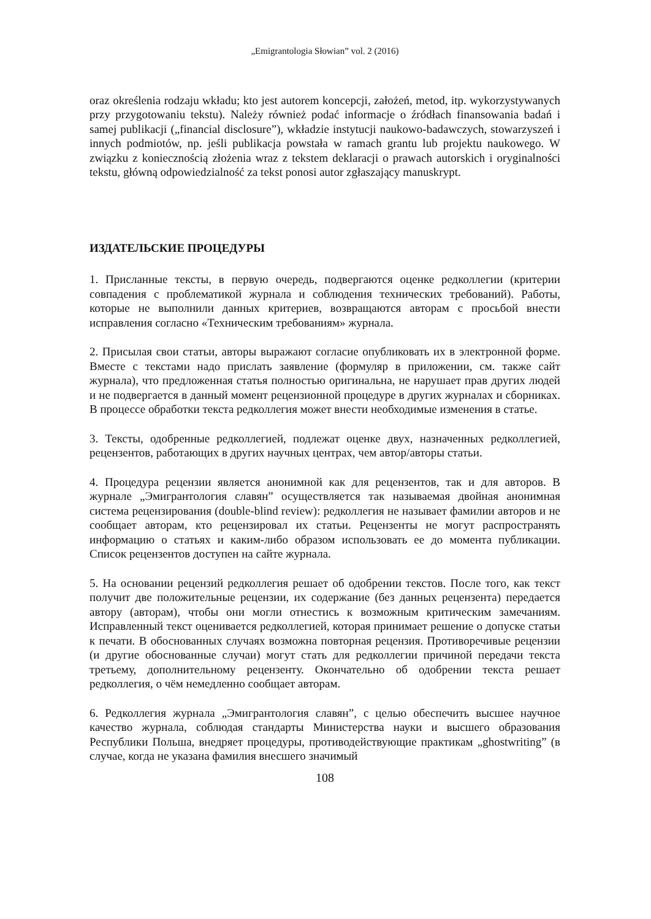„Emigrantologia Słowian” vol. 2 (2016)
oraz określenia rodzaju wkładu; kto jest autorem koncepcji, założeń, metod, itp. wykorzystywanych przy przygotowaniu tekstu). Należy również podać informacje o źródłach finansowania badań i samej publikacji („financial disclosure”), wkładzie instytucji naukowo-badawczych, stowarzyszeń i innych podmiotów, np. jeśli publikacja powstała w ramach grantu lub projektu naukowego. W związku z koniecznością złożenia wraz z tekstem deklaracji o prawach autorskich i oryginalności tekstu, główną odpowiedzialność za tekst ponosi autor zgłaszający manuskrypt.
ИЗДАТЕЛЬСКИЕ ПРОЦЕДУРЫ
1. Присланные тексты, в первую очередь, подвергаются оценке редколлегии (критерии совпадения с проблематикой журнала и соблюдения технических требований). Работы, которые не выполнили данных критериев, возвращаются авторам с просьбой внести исправления согласно «Техническим требованиям» журнала.
2. Присылая свои статьи, авторы выражают согласие опубликовать их в электронной форме. Вместе с текстами надо прислать заявление (формуляр в приложении, см. также сайт журнала), что предложенная статья полностью оригинальна, не нарушает прав других людей и не подвергается в данный момент рецензионной процедуре в других журналах и сборниках. В процессе обработки текста редколлегия может внести необходимые изменения в статье.
3. Тексты, одобренные редколлегией, подлежат оценке двух, назначенных редколлегией, рецензентов, работающих в других научных центрах, чем автор/авторы статьи.
4. Процедура рецензии является анонимной как для рецензентов, так и для авторов. В журнале „Эмигрантология славян” осуществляется так называемая двойная анонимная система рецензирования (double-blind review): редколлегия не называет фамилии авторов и не сообщает авторам, кто рецензировал их статьи. Рецензенты не могут распространять информацию о статьях и каким-либо образом использовать ее до момента публикации. Список рецензентов доступен на сайте журнала.
5. На основании рецензий редколлегия решает об одобрении текстов. После того, как текст получит две положительные рецензии, их содержание (без данных рецензента) передается автору (авторам), чтобы они могли отнестись к возможным критическим замечаниям. Исправленный текст оценивается редколлегией, которая принимает решение о допуске статьи к печати. В обоснованных случаях возможна повторная рецензия. Противоречивые рецензии (и другие обоснованные случаи) могут стать для редколлегии причиной передачи текста третьему, дополнительному рецензенту. Окончательно об одобрении текста решает редколлегия, о чём немедленно сообщает авторам.
6. Редколлегия журнала „Эмигрантология славян”, с целью обеспечить высшее научное качество журнала, соблюдая стандарты Министерства науки и высшего образования Республики Польша, внедряет процедуры, противодействующие практикам „ghostwriting” (в случае, когда не указана фамилия внесшего значимый
108